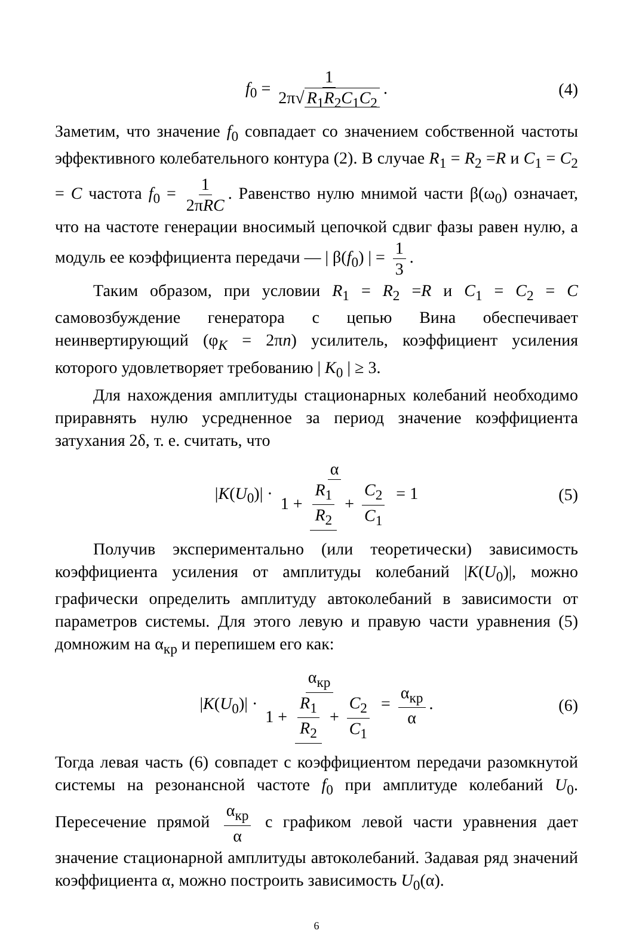f<sub>0</sub> = 1 2π√ R<sub>1</sub>R<sub>2</sub>C<sub>1</sub>C<sub>2</sub>. (4)
Заметим, что значение f<sub>0</sub> совпадает со значением собственной частоты эффективного колебательного контура (2). В случае R<sub>1</sub> = R<sub>2</sub> =R и C<sub>1</sub> = C<sub>2</sub> = C частота f<sub>0</sub> = 1 2πRC. Равенство нулю мнимой части β(ω<sub>0</sub>) означает, что на частоте генерации вносимый цепочкой сдвиг фазы равен нулю, а модуль ее коэффициента передачи — | β(f<sub>0</sub>) | = 1 3.
Таким образом, при условии R<sub>1</sub> = R<sub>2</sub> =R и C<sub>1</sub> = C<sub>2</sub> = C самовозбуждение генератора с цепью Вина обеспечивает неинвертирующий (φ<sub>K</sub> = 2πn) усилитель, коэффициент усиления которого удовлетворяет требованию | K<sub>0</sub> | ≥ 3.
Для нахождения амплитуды стационарных колебаний необходимо приравнять нулю усредненное за период значение коэффициента затухания 2δ, т. е. считать, что
|K(U<sub>0</sub>)| · α 1 + R<sub>1</sub> R<sub>2</sub> + C<sub>2</sub> C<sub>1</sub> = 1 (5)
Получив экспериментально (или теоретически) зависимость коэффициента усиления от амплитуды колебаний |K(U<sub>0</sub>)|, можно графически определить амплитуду автоколебаний в зависимости от параметров системы. Для этого левую и правую части уравнения (5) домножим на α<sub>кр</sub> и перепишем его как:
|K(U<sub>0</sub>)| · α<sub>кр</sub> 1 + R<sub>1</sub> R<sub>2</sub> + C<sub>2</sub> C<sub>1</sub> = α<sub>кр</sub> α. (6)
Тогда левая часть (6) совпадет с коэффициентом передачи разомкнутой системы на резонансной частоте f<sub>0</sub> при амплитуде колебаний U<sub>0</sub>. Пересечение прямой α<sub>кр</sub> α с графиком левой части уравнения дает значение стационарной амплитуды автоколебаний. Задавая ряд значений коэффициента α, можно построить зависимость U<sub>0</sub>(α).
6